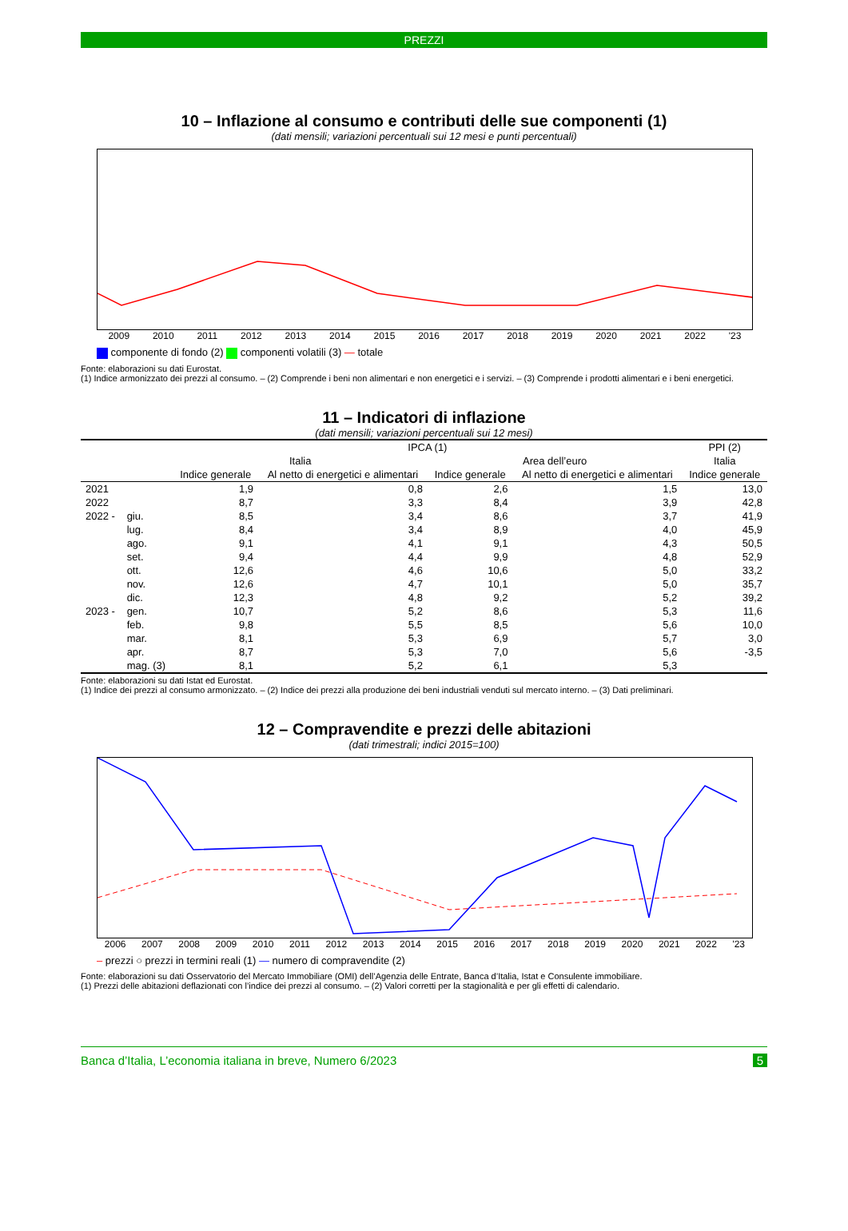PREZZI
10 – Inflazione al consumo e contributi delle sue componenti (1)
(dati mensili; variazioni percentuali sui 12 mesi e punti percentuali)
2009 2010 2011 2012 2013 2014 2015 2016 2017 2018 2019 2020 2021 2022 '23
componente di fondo (2) componenti volatili (3) — totale
Fonte: elaborazioni su dati Eurostat.
(1) Indice armonizzato dei prezzi al consumo. – (2) Comprende i beni non alimentari e non energetici e i servizi. – (3) Comprende i prodotti alimentari e i beni energetici.
11 – Indicatori di inflazione
(dati mensili; variazioni percentuali sui 12 mesi)
| | | IPCA (1) | | | | PPI (2) |
| --- | --- | --- | --- | --- | --- | --- |
| | | Italia | | Area dell’euro | | Italia |
| | | Indice generale | Al netto di energetici e alimentari | Indice generale | Al netto di energetici e alimentari | Indice generale |
| 2021 | | 1,9 | 0,8 | 2,6 | 1,5 | 13,0 |
| 2022 | | 8,7 | 3,3 | 8,4 | 3,9 | 42,8 |
| 2022 - | giu. | 8,5 | 3,4 | 8,6 | 3,7 | 41,9 |
| | lug. | 8,4 | 3,4 | 8,9 | 4,0 | 45,9 |
| | ago. | 9,1 | 4,1 | 9,1 | 4,3 | 50,5 |
| | set. | 9,4 | 4,4 | 9,9 | 4,8 | 52,9 |
| | ott. | 12,6 | 4,6 | 10,6 | 5,0 | 33,2 |
| | nov. | 12,6 | 4,7 | 10,1 | 5,0 | 35,7 |
| | dic. | 12,3 | 4,8 | 9,2 | 5,2 | 39,2 |
| 2023 - | gen. | 10,7 | 5,2 | 8,6 | 5,3 | 11,6 |
| | feb. | 9,8 | 5,5 | 8,5 | 5,6 | 10,0 |
| | mar. | 8,1 | 5,3 | 6,9 | 5,7 | 3,0 |
| | apr. | 8,7 | 5,3 | 7,0 | 5,6 | -3,5 |
| | mag. (3) | 8,1 | 5,2 | 6,1 | 5,3 | |
Fonte: elaborazioni su dati Istat ed Eurostat.
(1) Indice dei prezzi al consumo armonizzato. – (2) Indice dei prezzi alla produzione dei beni industriali venduti sul mercato interno. – (3) Dati preliminari.
12 – Compravendite e prezzi delle abitazioni
(dati trimestrali; indici 2015=100)
2006 2007 2008 2009 2010 2011 2012 2013 2014 2015 2016 2017 2018 2019 2020 2021 2022 '23
– prezzi ○ prezzi in termini reali (1) — numero di compravendite (2)
Fonte: elaborazioni su dati Osservatorio del Mercato Immobiliare (OMI) dell’Agenzia delle Entrate, Banca d’Italia, Istat e Consulente immobiliare.
(1) Prezzi delle abitazioni deflazionati con l’indice dei prezzi al consumo. – (2) Valori corretti per la stagionalità e per gli effetti di calendario.
Banca d’Italia, L’economia italiana in breve, Numero 6/2023 5